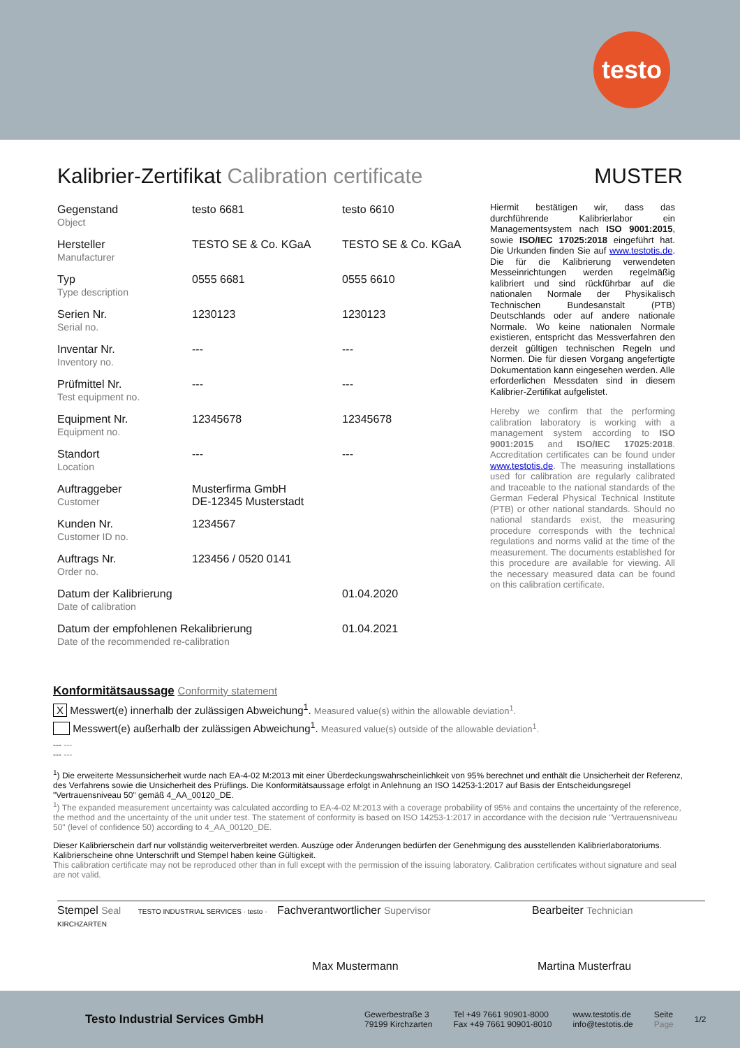testo
Kalibrier-Zertifikat Calibration certificate MUSTER
| Gegenstand Object | testo 6681 | testo 6610 |
| Hersteller Manufacturer | TESTO SE & Co. KGaA | TESTO SE & Co. KGaA |
| Typ Type description | 0555 6681 | 0555 6610 |
| Serien Nr. Serial no. | 1230123 | 1230123 |
| Inventar Nr. Inventory no. | --- | --- |
| Prüfmittel Nr. Test equipment no. | --- | --- |
| Equipment Nr. Equipment no. | 12345678 | 12345678 |
| Standort Location | --- | --- |
| Auftraggeber Customer | Musterfirma GmbH DE-12345 Musterstadt | |
| Kunden Nr. Customer ID no. | 1234567 | |
| Auftrags Nr. Order no. | 123456 / 0520 0141 | |
| Datum der Kalibrierung Date of calibration | | 01.04.2020 |
| Datum der empfohlenen Rekalibrierung Date of the recommended re-calibration | | 01.04.2021 |
Hiermit bestätigen wir, dass das durchführende Kalibrierlabor ein Managementsystem nach ISO 9001:2015, sowie ISO/IEC 17025:2018 eingeführt hat. Die Urkunden finden Sie auf www.testotis.de. Die für die Kalibrierung verwendeten Messeinrichtungen werden regelmäßig kalibriert und sind rückführbar auf die nationalen Normale der Physikalisch Technischen Bundesanstalt (PTB) Deutschlands oder auf andere nationale Normale. Wo keine nationalen Normale existieren, entspricht das Messverfahren den derzeit gültigen technischen Regeln und Normen. Die für diesen Vorgang angefertigte Dokumentation kann eingesehen werden. Alle erforderlichen Messdaten sind in diesem Kalibrier-Zertifikat aufgelistet.
Hereby we confirm that the performing calibration laboratory is working with a management system according to ISO 9001:2015 and ISO/IEC 17025:2018. Accreditation certificates can be found under www.testotis.de. The measuring installations used for calibration are regularly calibrated and traceable to the national standards of the German Federal Physical Technical Institute (PTB) or other national standards. Should no national standards exist, the measuring procedure corresponds with the technical regulations and norms valid at the time of the measurement. The documents established for this procedure are available for viewing. All the necessary measured data can be found on this calibration certificate.
Konformitätsaussage Conformity statement
X Messwert(e) innerhalb der zulässigen Abweichung<sup>1</sup>. Measured value(s) within the allowable deviation<sup>1</sup>.
Messwert(e) außerhalb der zulässigen Abweichung<sup>1</sup>. Measured value(s) outside of the allowable deviation<sup>1</sup>.
--- ---
--- ---
<sup>1</sup>) Die erweiterte Messunsicherheit wurde nach EA-4-02 M:2013 mit einer Überdeckungswahrscheinlichkeit von 95% berechnet und enthält die Unsicherheit der Referenz, des Verfahrens sowie die Unsicherheit des Prüflings. Die Konformitätsaussage erfolgt in Anlehnung an ISO 14253-1:2017 auf Basis der Entscheidungsregel "Vertrauensniveau 50" gemäß 4_AA_00120_DE.
<sup>1</sup>) The expanded measurement uncertainty was calculated according to EA-4-02 M:2013 with a coverage probability of 95% and contains the uncertainty of the reference, the method and the uncertainty of the unit under test. The statement of conformity is based on ISO 14253-1:2017 in accordance with the decision rule "Vertrauensniveau 50" (level of confidence 50) according to 4_AA_00120_DE.
Dieser Kalibrierschein darf nur vollständig weiterverbreitet werden. Auszüge oder Änderungen bedürfen der Genehmigung des ausstellenden Kalibrierlaboratoriums. Kalibrierscheine ohne Unterschrift und Stempel haben keine Gültigkeit.
This calibration certificate may not be reproduced other than in full except with the permission of the issuing laboratory. Calibration certificates without signature and seal are not valid.
Stempel Seal TESTO INDUSTRIAL SERVICES · testo · KIRCHZARTEN
Fachverantwortlicher Supervisor
Max Mustermann
Bearbeiter Technician
Martina Musterfrau
Testo Industrial Services GmbH
Gewerbestraße 3
79199 Kirchzarten
Tel +49 7661 90901-8000
Fax +49 7661 90901-8010
www.testotis.de
info@testotis.de
Seite
Page
1/2